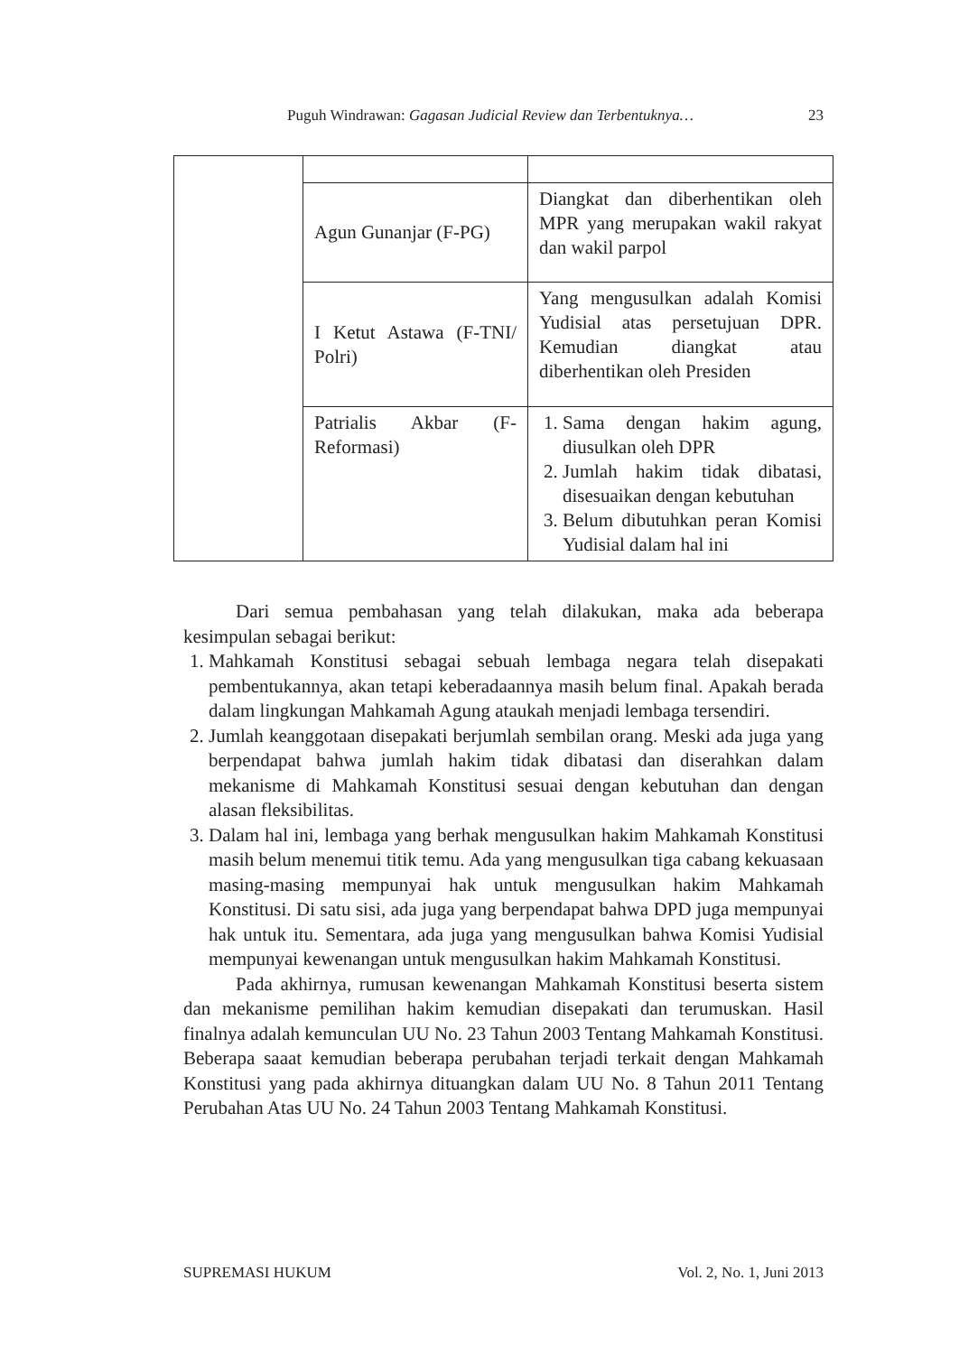Puguh Windrawan: Gagasan Judicial Review dan Terbentuknya… 23
| | Agun Gunanjar (F-PG) | Diangkat dan diberhentikan oleh MPR yang merupakan wakil rakyat dan wakil parpol |
| | I Ketut Astawa (F-TNI/ Polri) | Yang mengusulkan adalah Komisi Yudisial atas persetujuan DPR. Kemudian diangkat atau diberhentikan oleh Presiden |
| | Patrialis Akbar (F-Reformasi) | 1. Sama dengan hakim agung, diusulkan oleh DPR 2. Jumlah hakim tidak dibatasi, disesuaikan dengan kebutuhan 3. Belum dibutuhkan peran Komisi Yudisial dalam hal ini |
Dari semua pembahasan yang telah dilakukan, maka ada beberapa kesimpulan sebagai berikut:
1. Mahkamah Konstitusi sebagai sebuah lembaga negara telah disepakati pembentukannya, akan tetapi keberadaannya masih belum final. Apakah berada dalam lingkungan Mahkamah Agung ataukah menjadi lembaga tersendiri.
2. Jumlah keanggotaan disepakati berjumlah sembilan orang. Meski ada juga yang berpendapat bahwa jumlah hakim tidak dibatasi dan diserahkan dalam mekanisme di Mahkamah Konstitusi sesuai dengan kebutuhan dan dengan alasan fleksibilitas.
3. Dalam hal ini, lembaga yang berhak mengusulkan hakim Mahkamah Konstitusi masih belum menemui titik temu. Ada yang mengusulkan tiga cabang kekuasaan masing-masing mempunyai hak untuk mengusulkan hakim Mahkamah Konstitusi. Di satu sisi, ada juga yang berpendapat bahwa DPD juga mempunyai hak untuk itu. Sementara, ada juga yang mengusulkan bahwa Komisi Yudisial mempunyai kewenangan untuk mengusulkan hakim Mahkamah Konstitusi.
Pada akhirnya, rumusan kewenangan Mahkamah Konstitusi beserta sistem dan mekanisme pemilihan hakim kemudian disepakati dan terumuskan. Hasil finalnya adalah kemunculan UU No. 23 Tahun 2003 Tentang Mahkamah Konstitusi. Beberapa saaat kemudian beberapa perubahan terjadi terkait dengan Mahkamah Konstitusi yang pada akhirnya dituangkan dalam UU No. 8 Tahun 2011 Tentang Perubahan Atas UU No. 24 Tahun 2003 Tentang Mahkamah Konstitusi.
SUPREMASI HUKUM Vol. 2, No. 1, Juni 2013